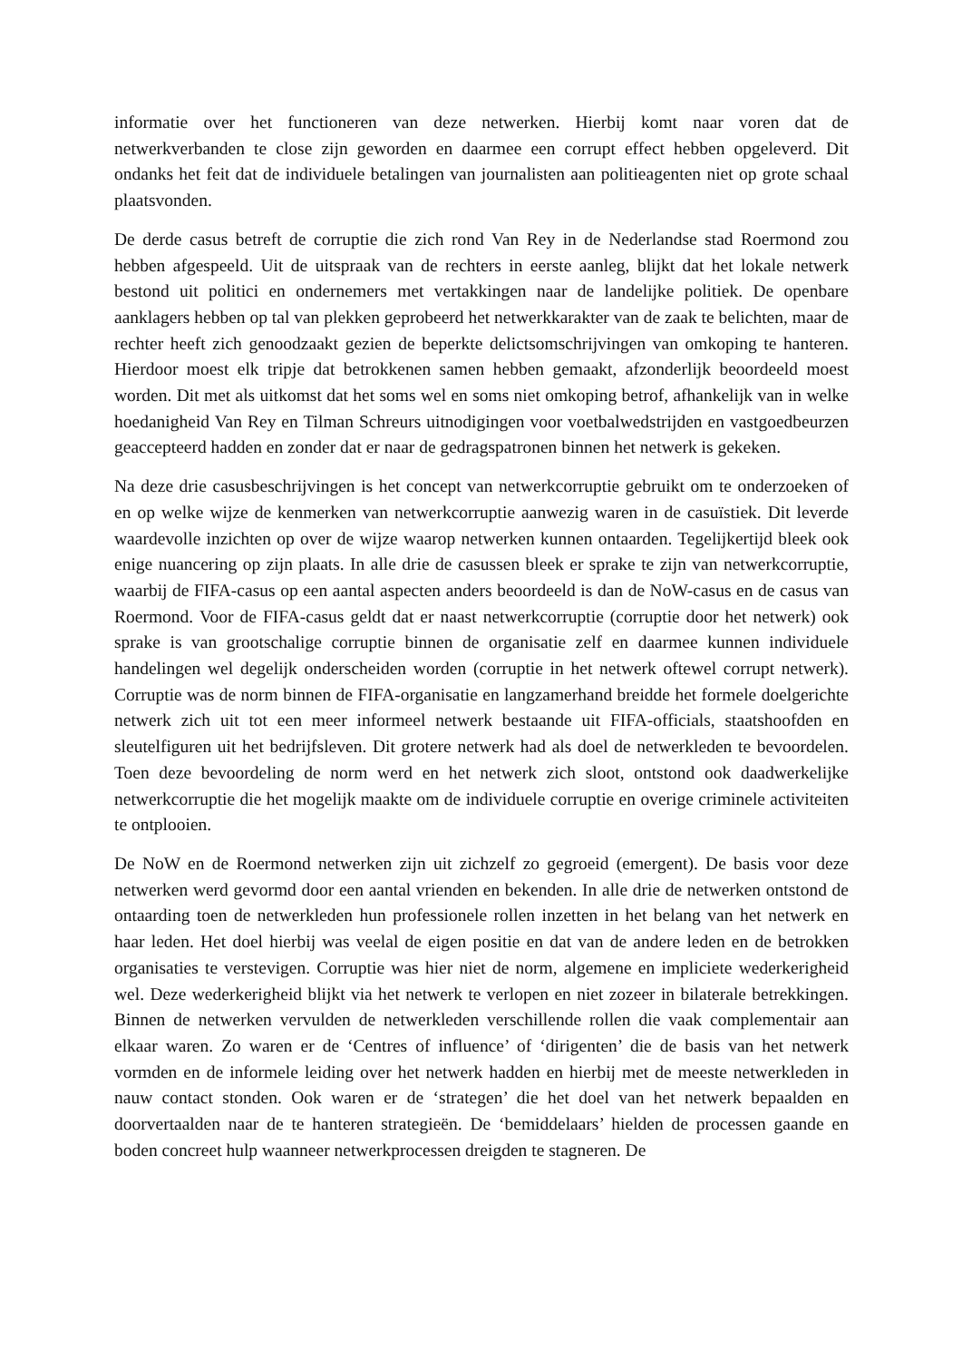informatie over het functioneren van deze netwerken. Hierbij komt naar voren dat de netwerkverbanden te close zijn geworden en daarmee een corrupt effect hebben opgeleverd. Dit ondanks het feit dat de individuele betalingen van journalisten aan politieagenten niet op grote schaal plaatsvonden.
De derde casus betreft de corruptie die zich rond Van Rey in de Nederlandse stad Roermond zou hebben afgespeeld. Uit de uitspraak van de rechters in eerste aanleg, blijkt dat het lokale netwerk bestond uit politici en ondernemers met vertakkingen naar de landelijke politiek. De openbare aanklagers hebben op tal van plekken geprobeerd het netwerkkarakter van de zaak te belichten, maar de rechter heeft zich genoodzaakt gezien de beperkte delictsomschrijvingen van omkoping te hanteren. Hierdoor moest elk tripje dat betrokkenen samen hebben gemaakt, afzonderlijk beoordeeld moest worden. Dit met als uitkomst dat het soms wel en soms niet omkoping betrof, afhankelijk van in welke hoedanigheid Van Rey en Tilman Schreurs uitnodigingen voor voetbalwedstrijden en vastgoedbeurzen geaccepteerd hadden en zonder dat er naar de gedragspatronen binnen het netwerk is gekeken.
Na deze drie casusbeschrijvingen is het concept van netwerkcorruptie gebruikt om te onderzoeken of en op welke wijze de kenmerken van netwerkcorruptie aanwezig waren in de casuïstiek. Dit leverde waardevolle inzichten op over de wijze waarop netwerken kunnen ontaarden. Tegelijkertijd bleek ook enige nuancering op zijn plaats. In alle drie de casussen bleek er sprake te zijn van netwerkcorruptie, waarbij de FIFA-casus op een aantal aspecten anders beoordeeld is dan de NoW-casus en de casus van Roermond. Voor de FIFA-casus geldt dat er naast netwerkcorruptie (corruptie door het netwerk) ook sprake is van grootschalige corruptie binnen de organisatie zelf en daarmee kunnen individuele handelingen wel degelijk onderscheiden worden (corruptie in het netwerk oftewel corrupt netwerk). Corruptie was de norm binnen de FIFA-organisatie en langzamerhand breidde het formele doelgerichte netwerk zich uit tot een meer informeel netwerk bestaande uit FIFA-officials, staatshoofden en sleutelfiguren uit het bedrijfsleven. Dit grotere netwerk had als doel de netwerkleden te bevoordelen. Toen deze bevoordeling de norm werd en het netwerk zich sloot, ontstond ook daadwerkelijke netwerkcorruptie die het mogelijk maakte om de individuele corruptie en overige criminele activiteiten te ontplooien.
De NoW en de Roermond netwerken zijn uit zichzelf zo gegroeid (emergent). De basis voor deze netwerken werd gevormd door een aantal vrienden en bekenden. In alle drie de netwerken ontstond de ontaarding toen de netwerkleden hun professionele rollen inzetten in het belang van het netwerk en haar leden. Het doel hierbij was veelal de eigen positie en dat van de andere leden en de betrokken organisaties te verstevigen. Corruptie was hier niet de norm, algemene en impliciete wederkerigheid wel. Deze wederkerigheid blijkt via het netwerk te verlopen en niet zozeer in bilaterale betrekkingen. Binnen de netwerken vervulden de netwerkleden verschillende rollen die vaak complementair aan elkaar waren. Zo waren er de ‘Centres of influence’ of ‘dirigenten’ die de basis van het netwerk vormden en de informele leiding over het netwerk hadden en hierbij met de meeste netwerkleden in nauw contact stonden. Ook waren er de ‘strategen’ die het doel van het netwerk bepaalden en doorvertaalden naar de te hanteren strategieën. De ‘bemiddelaars’ hielden de processen gaande en boden concreet hulp waanneer netwerkprocessen dreigden te stagneren. De